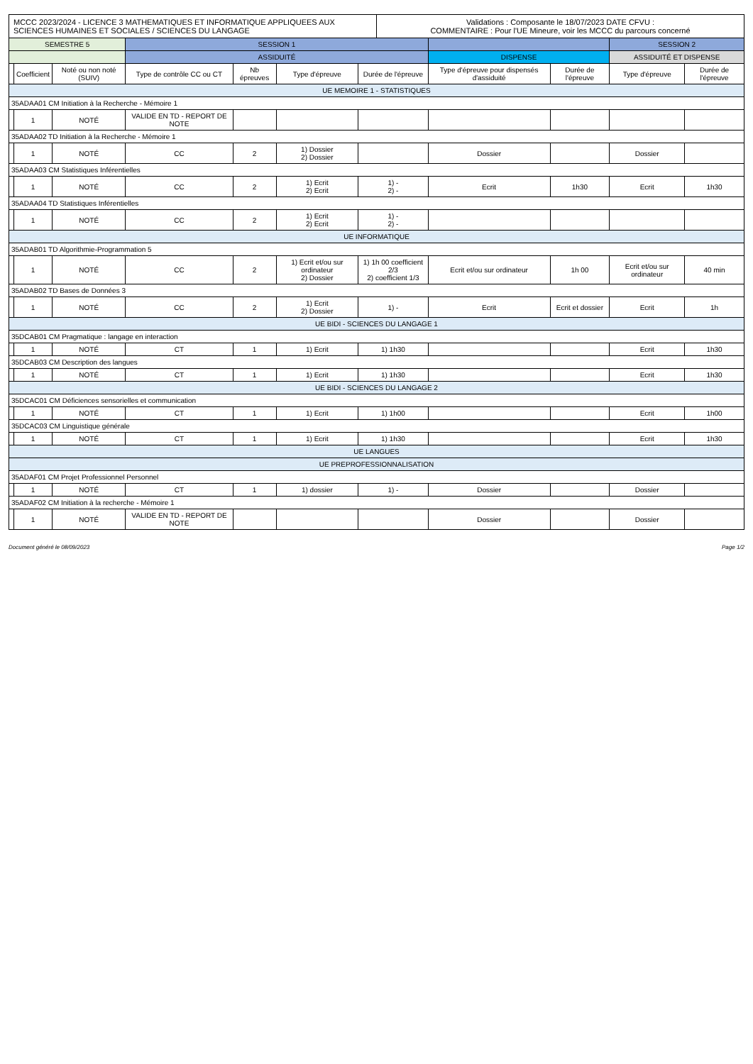MCCC 2023/2024 - LICENCE 3 MATHEMATIQUES ET INFORMATIQUE APPLIQUEES AUX SCIENCES HUMAINES ET SOCIALES / SCIENCES DU LANGAGE
Validations : Composante le 18/07/2023 DATE CFVU :
COMMENTAIRE : Pour l'UE Mineure, voir les MCCC du parcours concerné
| SEMESTRE 5 | | | SESSION 1 | | | | | | SESSION 2 | |
| --- | --- | --- | --- | --- | --- | --- | --- | --- | --- | --- |
| | | | ASSIDUITÉ | | | | DISPENSE | | ASSIDUITÉ ET DISPENSE | |
| | Coefficient | Noté ou non noté (SUIV) | Type de contrôle CC ou CT | Nb épreuves | Type d'épreuve | Durée de l'épreuve | Type d'épreuve pour dispensés d'assiduité | Durée de l'épreuve | Type d'épreuve | Durée de l'épreuve |
| UE MEMOIRE 1 - STATISTIQUES | | | | | | | | | | |
| 35ADAA01 CM Initiation à la Recherche - Mémoire 1 | | | | | | | | | | |
| | 1 | NOTÉ | VALIDE EN TD - REPORT DE NOTE | | | | | | | |
| 35ADAA02 TD Initiation à la Recherche - Mémoire 1 | | | | | | | | | | |
| | 1 | NOTÉ | CC | 2 | 1) Dossier 2) Dossier | | Dossier | | Dossier | |
| 35ADAA03 CM Statistiques Inférentielles | | | | | | | | | | |
| | 1 | NOTÉ | CC | 2 | 1) Ecrit 2) Ecrit | 1) - 2) - | Ecrit | 1h30 | Ecrit | 1h30 |
| 35ADAA04 TD Statistiques Inférentielles | | | | | | | | | | |
| | 1 | NOTÉ | CC | 2 | 1) Ecrit 2) Ecrit | 1) - 2) - | | | | |
| UE INFORMATIQUE | | | | | | | | | | |
| 35ADAB01 TD Algorithmie-Programmation 5 | | | | | | | | | | |
| | 1 | NOTÉ | CC | 2 | 1) Ecrit et/ou sur ordinateur 2) Dossier | 1) 1h 00 coefficient 2/3 2) coefficient 1/3 | Ecrit et/ou sur ordinateur | 1h 00 | Ecrit et/ou sur ordinateur | 40 min |
| 35ADAB02 TD Bases de Données 3 | | | | | | | | | | |
| | 1 | NOTÉ | CC | 2 | 1) Ecrit 2) Dossier | 1) - | Ecrit | Ecrit et dossier | Ecrit | 1h |
| UE BIDI - SCIENCES DU LANGAGE 1 | | | | | | | | | | |
| 35DCAB01 CM Pragmatique : langage en interaction | | | | | | | | | | |
| | 1 | NOTÉ | CT | 1 | 1) Ecrit | 1) 1h30 | | | Ecrit | 1h30 |
| 35DCAB03 CM Description des langues | | | | | | | | | | |
| | 1 | NOTÉ | CT | 1 | 1) Ecrit | 1) 1h30 | | | Ecrit | 1h30 |
| UE BIDI - SCIENCES DU LANGAGE 2 | | | | | | | | | | |
| 35DCAC01 CM Déficiences sensorielles et communication | | | | | | | | | | |
| | 1 | NOTÉ | CT | 1 | 1) Ecrit | 1) 1h00 | | | Ecrit | 1h00 |
| 35DCAC03 CM Linguistique générale | | | | | | | | | | |
| | 1 | NOTÉ | CT | 1 | 1) Ecrit | 1) 1h30 | | | Ecrit | 1h30 |
| UE LANGUES | | | | | | | | | | |
| UE PREPROFESSIONNALISATION | | | | | | | | | | |
| 35ADAF01 CM Projet Professionnel Personnel | | | | | | | | | | |
| | 1 | NOTÉ | CT | 1 | 1) dossier | 1) - | Dossier | | Dossier | |
| 35ADAF02 CM Initiation à la recherche - Mémoire 1 | | | | | | | | | | |
| | 1 | NOTÉ | VALIDE EN TD - REPORT DE NOTE | | | | Dossier | | Dossier | |
Document généré le 08/09/2023 Page 1/2